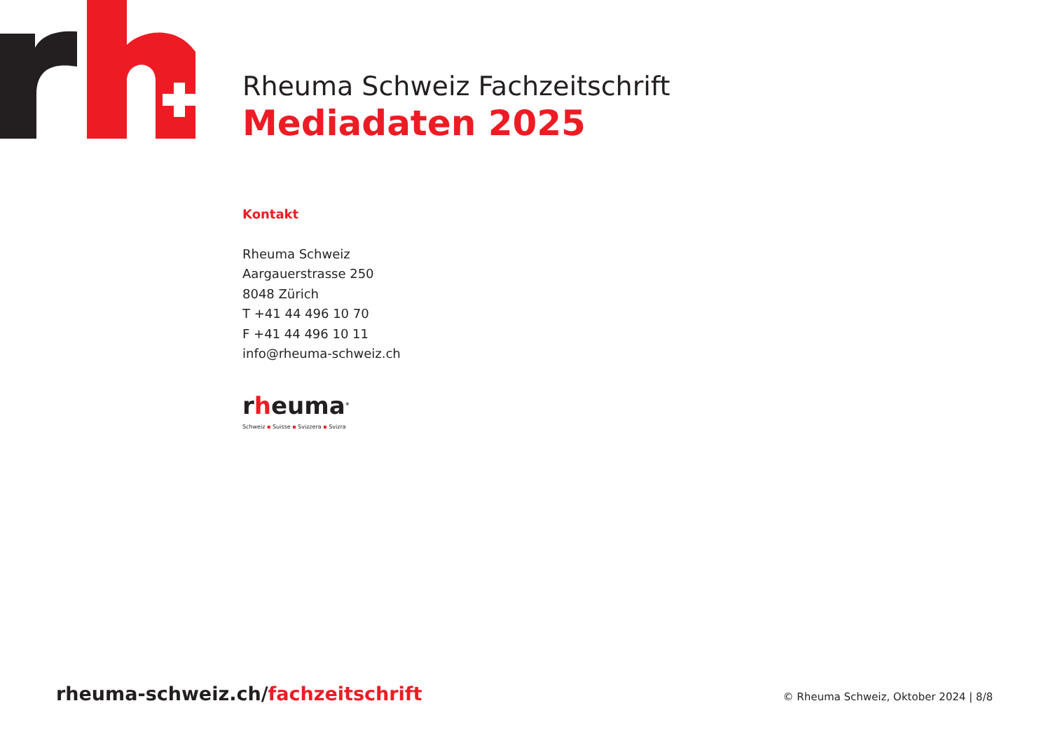Rheuma Schweiz Fachzeitschrift
Mediadaten 2025
Kontakt
Rheuma Schweiz
Aargauerstrasse 250
8048 Zürich
T +41 44 496 10 70
F +41 44 496 10 11
info@rheuma-schweiz.ch
rheuma<sup>®</sup>
Schweiz ▪ Suisse ▪ Svizzera ▪ Svizra
rheuma-schweiz.ch/fachzeitschrift
© Rheuma Schweiz, Oktober 2024 | 8/8